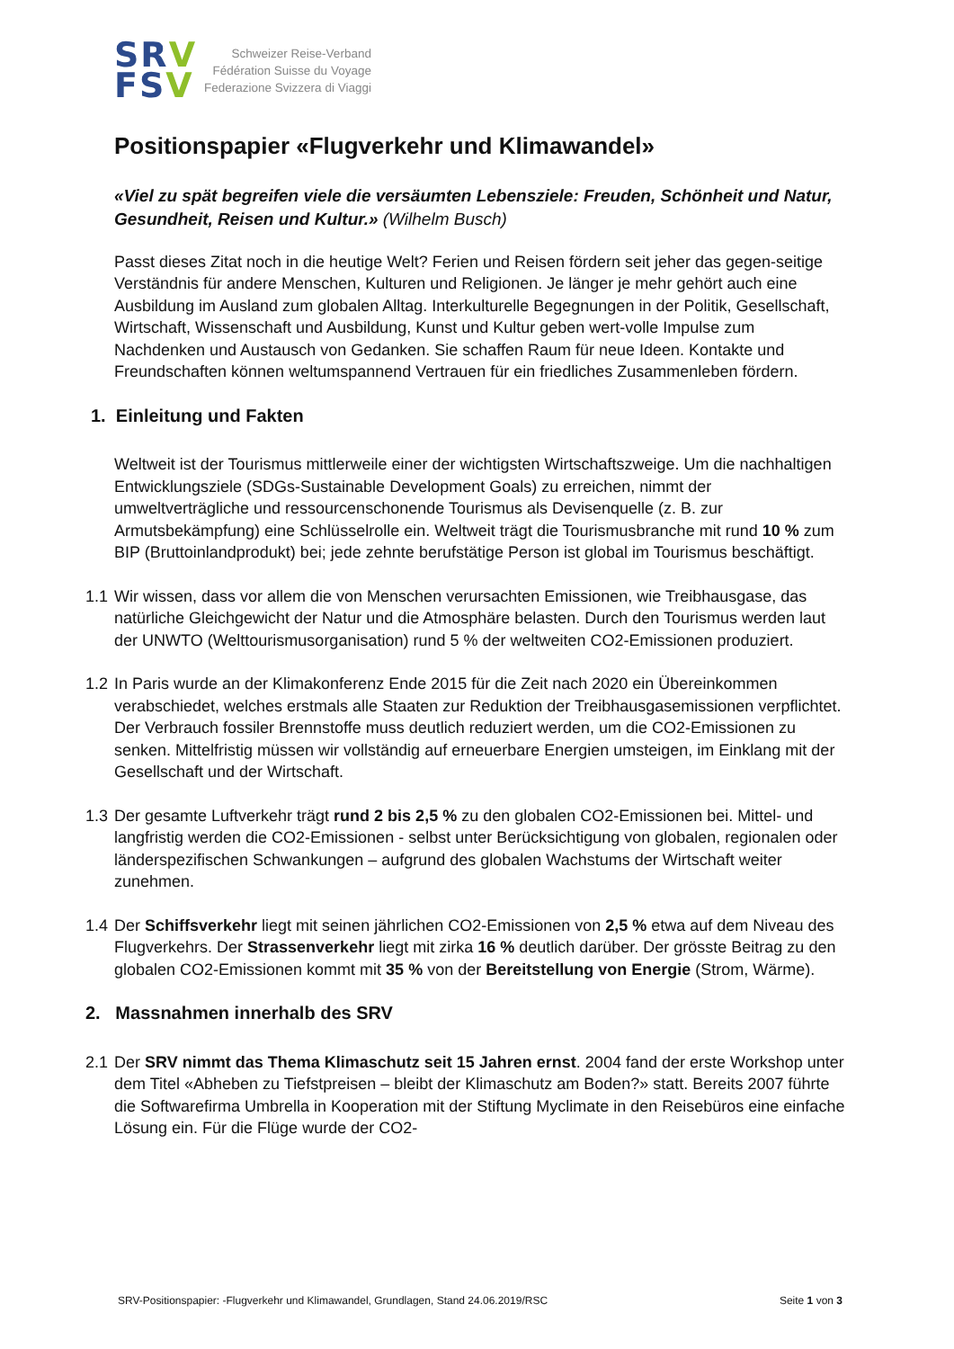SRV
FSV
Schweizer Reise-Verband
Fédération Suisse du Voyage
Federazione Svizzera di Viaggi
Positionspapier «Flugverkehr und Klimawandel»
«Viel zu spät begreifen viele die versäumten Lebensziele: Freuden, Schönheit und Natur, Gesundheit, Reisen und Kultur.» (Wilhelm Busch)
Passt dieses Zitat noch in die heutige Welt? Ferien und Reisen fördern seit jeher das gegen-seitige Verständnis für andere Menschen, Kulturen und Religionen. Je länger je mehr gehört auch eine Ausbildung im Ausland zum globalen Alltag. Interkulturelle Begegnungen in der Politik, Gesellschaft, Wirtschaft, Wissenschaft und Ausbildung, Kunst und Kultur geben wert-volle Impulse zum Nachdenken und Austausch von Gedanken. Sie schaffen Raum für neue Ideen. Kontakte und Freundschaften können weltumspannend Vertrauen für ein friedliches Zusammenleben fördern.
1. Einleitung und Fakten
Weltweit ist der Tourismus mittlerweile einer der wichtigsten Wirtschaftszweige. Um die nachhaltigen Entwicklungsziele (SDGs-Sustainable Development Goals) zu erreichen, nimmt der umweltverträgliche und ressourcenschonende Tourismus als Devisenquelle (z. B. zur Armutsbekämpfung) eine Schlüsselrolle ein. Weltweit trägt die Tourismusbranche mit rund 10 % zum BIP (Bruttoinlandprodukt) bei; jede zehnte berufstätige Person ist global im Tourismus beschäftigt.
1.1 Wir wissen, dass vor allem die von Menschen verursachten Emissionen, wie Treibhausgase, das natürliche Gleichgewicht der Natur und die Atmosphäre belasten. Durch den Tourismus werden laut der UNWTO (Welttourismusorganisation) rund 5 % der weltweiten CO2-Emissionen produziert.
1.2 In Paris wurde an der Klimakonferenz Ende 2015 für die Zeit nach 2020 ein Übereinkommen verabschiedet, welches erstmals alle Staaten zur Reduktion der Treibhausgasemissionen verpflichtet. Der Verbrauch fossiler Brennstoffe muss deutlich reduziert werden, um die CO2-Emissionen zu senken. Mittelfristig müssen wir vollständig auf erneuerbare Energien umsteigen, im Einklang mit der Gesellschaft und der Wirtschaft.
1.3 Der gesamte Luftverkehr trägt rund 2 bis 2,5 % zu den globalen CO2-Emissionen bei. Mittel- und langfristig werden die CO2-Emissionen - selbst unter Berücksichtigung von globalen, regionalen oder länderspezifischen Schwankungen – aufgrund des globalen Wachstums der Wirtschaft weiter zunehmen.
1.4 Der Schiffsverkehr liegt mit seinen jährlichen CO2-Emissionen von 2,5 % etwa auf dem Niveau des Flugverkehrs. Der Strassenverkehr liegt mit zirka 16 % deutlich darüber. Der grösste Beitrag zu den globalen CO2-Emissionen kommt mit 35 % von der Bereitstellung von Energie (Strom, Wärme).
2. Massnahmen innerhalb des SRV
2.1 Der SRV nimmt das Thema Klimaschutz seit 15 Jahren ernst. 2004 fand der erste Workshop unter dem Titel «Abheben zu Tiefstpreisen – bleibt der Klimaschutz am Boden?» statt. Bereits 2007 führte die Softwarefirma Umbrella in Kooperation mit der Stiftung Myclimate in den Reisebüros eine einfache Lösung ein. Für die Flüge wurde der CO2-
SRV-Positionspapier: -Flugverkehr und Klimawandel, Grundlagen, Stand 24.06.2019/RSC Seite 1 von 3